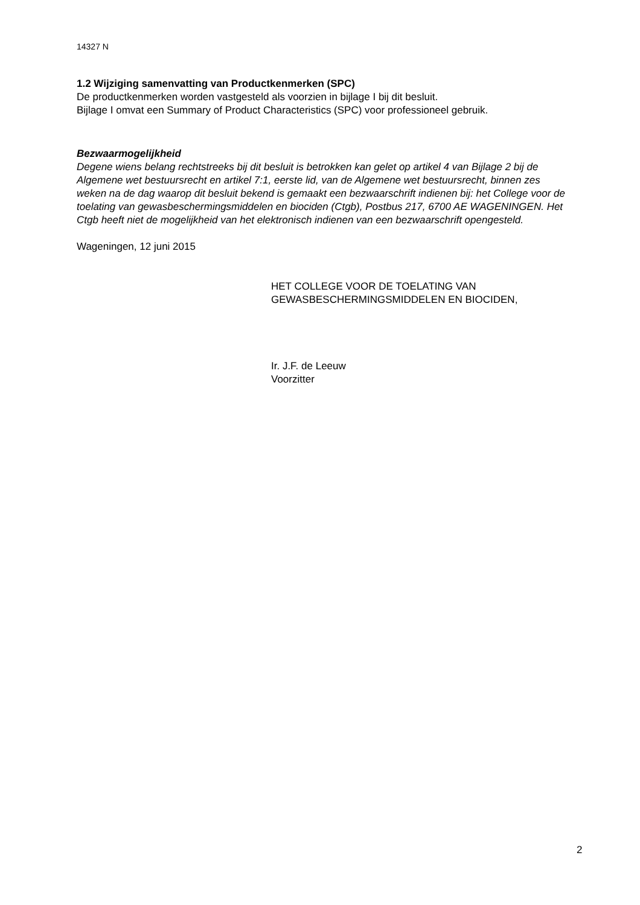14327 N
1.2 Wijziging samenvatting van Productkenmerken (SPC)
De productkenmerken worden vastgesteld als voorzien in bijlage I bij dit besluit.
Bijlage I omvat een Summary of Product Characteristics (SPC) voor professioneel gebruik.
Bezwaarmogelijkheid
Degene wiens belang rechtstreeks bij dit besluit is betrokken kan gelet op artikel 4 van Bijlage 2 bij de Algemene wet bestuursrecht en artikel 7:1, eerste lid, van de Algemene wet bestuursrecht, binnen zes weken na de dag waarop dit besluit bekend is gemaakt een bezwaarschrift indienen bij: het College voor de toelating van gewasbeschermingsmiddelen en biociden (Ctgb), Postbus 217, 6700 AE WAGENINGEN. Het Ctgb heeft niet de mogelijkheid van het elektronisch indienen van een bezwaarschrift opengesteld.
Wageningen, 12 juni 2015
HET COLLEGE VOOR DE TOELATING VAN
GEWASBESCHERMINGSMIDDELEN EN BIOCIDEN,
Ir. J.F. de Leeuw
Voorzitter
2